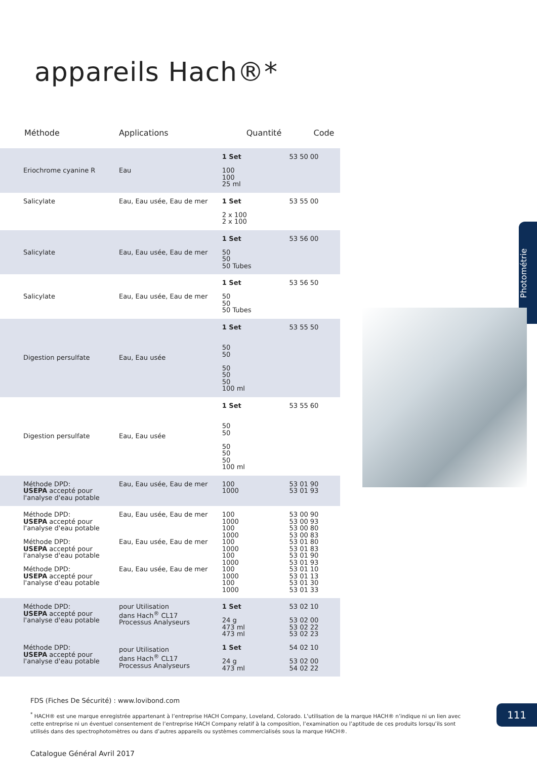appareils Hach®*
| Méthode | Applications | Quantité | Code |
| --- | --- | --- | --- |
| Eriochrome cyanine R | Eau | 1 Set 100 100 25 ml | 53 50 00 |
| Salicylate | Eau, Eau usée, Eau de mer | 1 Set 2 x 100 2 x 100 | 53 55 00 |
| Salicylate | Eau, Eau usée, Eau de mer | 1 Set 50 50 50 Tubes | 53 56 00 |
| Salicylate | Eau, Eau usée, Eau de mer | 1 Set 50 50 50 Tubes | 53 56 50 |
| Digestion persulfate | Eau, Eau usée | 1 Set 50 50 50 50 50 100 ml | 53 55 50 |
| Digestion persulfate | Eau, Eau usée | 1 Set 50 50 50 50 50 100 ml | 53 55 60 |
| Méthode DPD: USEPA accepté pour l'analyse d'eau potable | Eau, Eau usée, Eau de mer | 100 1000 | 53 01 90 53 01 93 |
| Méthode DPD: USEPA accepté pour l'analyse d'eau potable Méthode DPD: USEPA accepté pour l'analyse d'eau potable Méthode DPD: USEPA accepté pour l'analyse d'eau potable | Eau, Eau usée, Eau de mer Eau, Eau usée, Eau de mer Eau, Eau usée, Eau de mer | 100 1000 100 1000 100 1000 100 1000 100 1000 100 1000 | 53 00 90 53 00 93 53 00 80 53 00 83 53 01 80 53 01 83 53 01 90 53 01 93 53 01 10 53 01 13 53 01 30 53 01 33 |
| Méthode DPD: USEPA accepté pour l'analyse d'eau potable Méthode DPD: USEPA accepté pour l'analyse d'eau potable | pour Utilisation dans Hach<sup>®</sup> CL17 Processus Analyseurs pour Utilisation dans Hach<sup>®</sup> CL17 Processus Analyseurs | 1 Set 24 g 473 ml 473 ml 1 Set 24 g 473 ml | 53 02 10 53 02 00 53 02 22 53 02 23 54 02 10 53 02 00 54 02 22 |
Photométrie
FDS (Fiches De Sécurité) : www.lovibond.com
<sup>*</sup> HACH® est une marque enregistrée appartenant à l’entreprise HACH Company, Loveland, Colorado. L’utilisation de la marque HACH® n’indique ni un lien avec cette entreprise ni un éventuel consentement de l’entreprise HACH Company relatif à la composition, l’examination ou l’aptitude de ces produits lorsqu’ils sont utilisés dans des spectrophotomètres ou dans d’autres appareils ou systèmes commercialisés sous la marque HACH®.
Catalogue Général Avril 2017
111